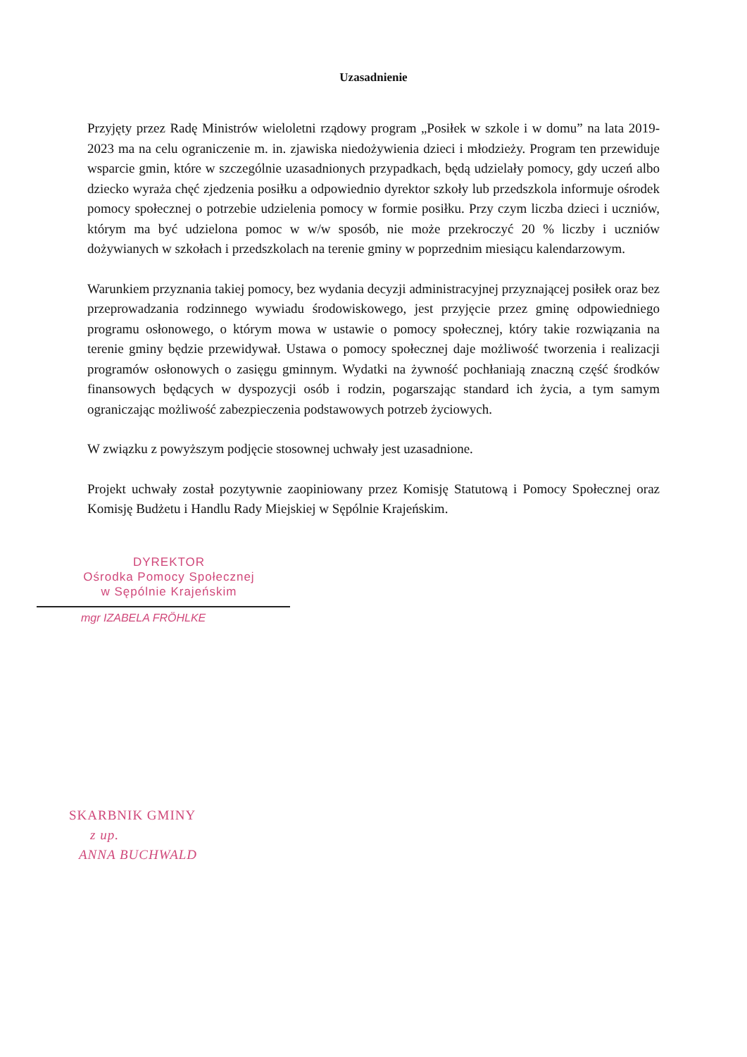Uzasadnienie
Przyjęty przez Radę Ministrów wieloletni rządowy program „Posiłek w szkole i w domu” na lata 2019-2023 ma na celu ograniczenie m. in. zjawiska niedożywienia dzieci i młodzieży. Program ten przewiduje wsparcie gmin, które w szczególnie uzasadnionych przypadkach, będą udzielały pomocy, gdy uczeń albo dziecko wyraża chęć zjedzenia posiłku a odpowiednio dyrektor szkoły lub przedszkola informuje ośrodek pomocy społecznej o potrzebie udzielenia pomocy w formie posiłku. Przy czym liczba dzieci i uczniów, którym ma być udzielona pomoc w w/w sposób, nie może przekroczyć 20 % liczby i uczniów dożywianych w szkołach i przedszkolach na terenie gminy w poprzednim miesiącu kalendarzowym.
Warunkiem przyznania takiej pomocy, bez wydania decyzji administracyjnej przyznającej posiłek oraz bez przeprowadzania rodzinnego wywiadu środowiskowego, jest przyjęcie przez gminę odpowiedniego programu osłonowego, o którym mowa w ustawie o pomocy społecznej, który takie rozwiązania na terenie gminy będzie przewidywał. Ustawa o pomocy społecznej daje możliwość tworzenia i realizacji programów osłonowych o zasięgu gminnym. Wydatki na żywność pochłaniają znaczną część środków finansowych będących w dyspozycji osób i rodzin, pogarszając standard ich życia, a tym samym ograniczając możliwość zabezpieczenia podstawowych potrzeb życiowych.
W związku z powyższym podjęcie stosownej uchwały jest uzasadnione.
Projekt uchwały został pozytywnie zaopiniowany przez Komisję Statutową i Pomocy Społecznej oraz Komisję Budżetu i Handlu Rady Miejskiej w Sępólnie Krajeńskim.
DYREKTOR
Ośrodka Pomocy Społecznej
w Sępólnie Krajeńskim
mgr IZABELA FRÖHLKE
SKARBNIK GMINY
z up.
ANNA BUCHWALD